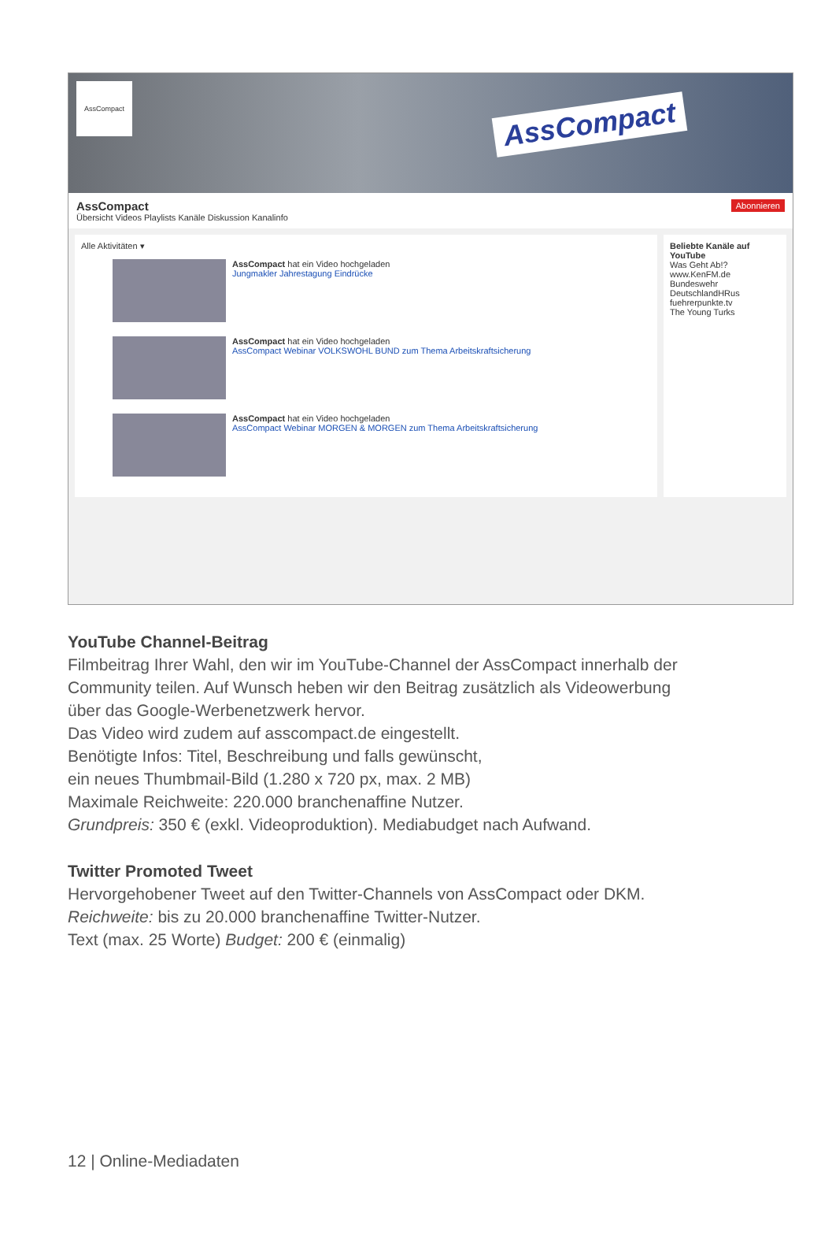AssCompact
AssCompact
AssCompact Abonnieren
Übersicht Videos Playlists Kanäle Diskussion Kanalinfo
Alle Aktivitäten ▾
AssCompact hat ein Video hochgeladen
Jungmakler Jahrestagung Eindrücke
AssCompact hat ein Video hochgeladen
AssCompact Webinar VOLKSWOHL BUND zum Thema Arbeitskraftsicherung
AssCompact hat ein Video hochgeladen
AssCompact Webinar MORGEN & MORGEN zum Thema Arbeitskraftsicherung
Beliebte Kanäle auf YouTube
Was Geht Ab!?
www.KenFM.de
Bundeswehr
DeutschlandHRus
fuehrerpunkte.tv
The Young Turks
YouTube Channel-Beitrag
Filmbeitrag Ihrer Wahl, den wir im YouTube-Channel der AssCompact innerhalb der Community teilen. Auf Wunsch heben wir den Beitrag zusätzlich als Videowerbung über das Google-Werbenetzwerk hervor.
Das Video wird zudem auf asscompact.de eingestellt.
Benötigte Infos: Titel, Beschreibung und falls gewünscht,
ein neues Thumbmail-Bild (1.280 x 720 px, max. 2 MB)
Maximale Reichweite: 220.000 branchenaffine Nutzer.
Grundpreis: 350 € (exkl. Videoproduktion). Mediabudget nach Aufwand.
Twitter Promoted Tweet
Hervorgehobener Tweet auf den Twitter-Channels von AssCompact oder DKM. Reichweite: bis zu 20.000 branchenaffine Twitter-Nutzer.
Text (max. 25 Worte) Budget: 200 € (einmalig)
12 | Online-Mediadaten